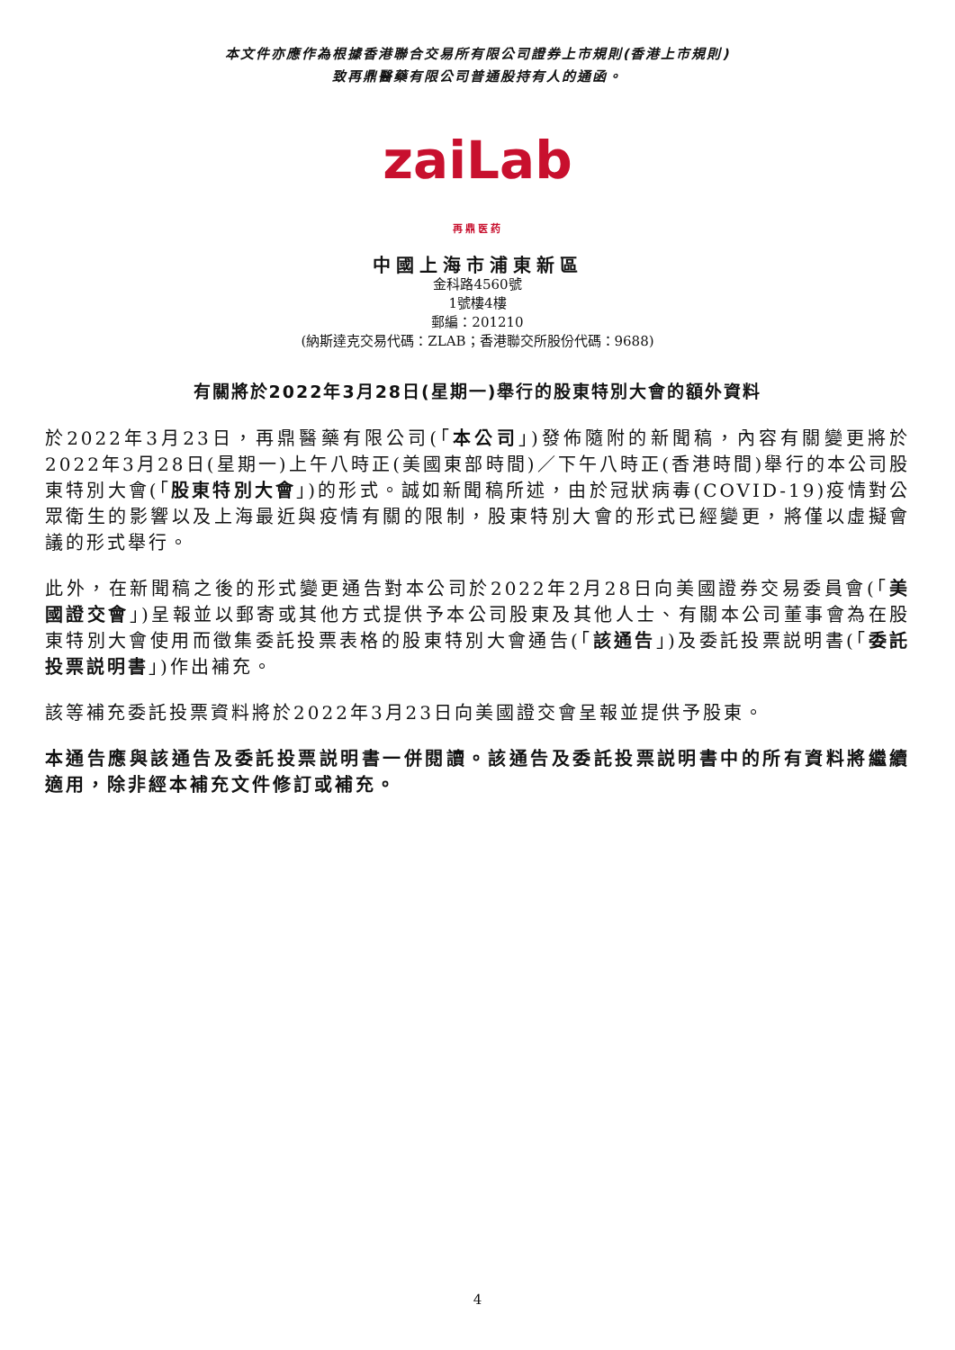本文件亦應作為根據香港聯合交易所有限公司證券上市規則(香港上市規則)
致再鼎醫藥有限公司普通股持有人的通函。
zaiLab
再鼎医药
中國上海市浦東新區
金科路4560號
1號樓4樓
郵編：201210
(納斯達克交易代碼：ZLAB；香港聯交所股份代碼：9688)
有關將於2022年3月28日(星期一)舉行的股東特別大會的額外資料
於2022年3月23日，再鼎醫藥有限公司(「本公司」)發佈隨附的新聞稿，內容有關變更將於2022年3月28日(星期一)上午八時正(美國東部時間)／下午八時正(香港時間)舉行的本公司股東特別大會(「股東特別大會」)的形式。誠如新聞稿所述，由於冠狀病毒(COVID-19)疫情對公眾衛生的影響以及上海最近與疫情有關的限制，股東特別大會的形式已經變更，將僅以虛擬會議的形式舉行。
此外，在新聞稿之後的形式變更通告對本公司於2022年2月28日向美國證券交易委員會(「美國證交會」)呈報並以郵寄或其他方式提供予本公司股東及其他人士、有關本公司董事會為在股東特別大會使用而徵集委託投票表格的股東特別大會通告(「該通告」)及委託投票説明書(「委託投票説明書」)作出補充。
該等補充委託投票資料將於2022年3月23日向美國證交會呈報並提供予股東。
本通告應與該通告及委託投票説明書一併閱讀。該通告及委託投票説明書中的所有資料將繼續適用，除非經本補充文件修訂或補充。
4